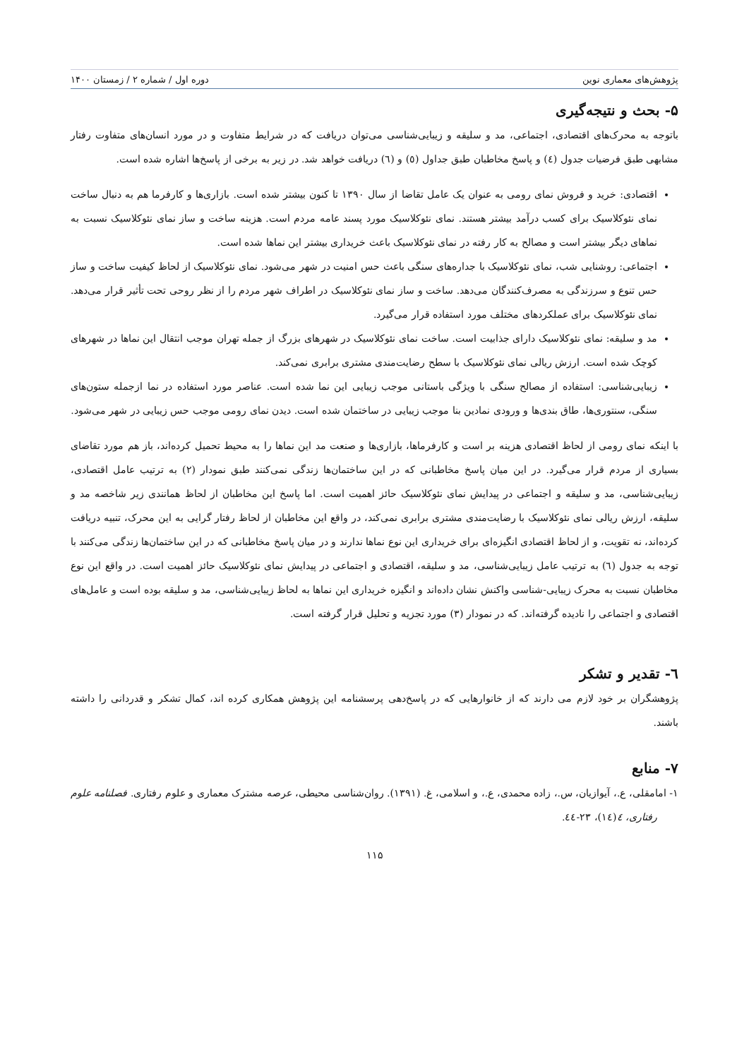پژوهش‌های معماری نوین دوره اول / شماره ۲ / زمستان ۱۴۰۰
۵- بحث و نتیجه‌گیری
باتوجه به محرک‌های اقتصادی، اجتماعی، مد و سلیقه و زیبایی‌شناسی می‌توان دریافت که در شرایط متفاوت و در مورد انسان‌های متفاوت رفتار مشابهی طبق فرضیات جدول (٤) و پاسخ مخاطبان طبق جداول (٥) و (٦) دریافت خواهد شد. در زیر به برخی از پاسخ‌ها اشاره شده است.
اقتصادی: خرید و فروش نمای رومی به عنوان یک عامل تقاضا از سال ۱۳۹۰ تا کنون بیشتر شده است. بازاری‌ها و کارفرما هم به دنبال ساخت نمای نئوکلاسیک برای کسب درآمد بیشتر هستند. نمای نئوکلاسیک مورد پسند عامه مردم است. هزینه ساخت و ساز نمای نئوکلاسیک نسبت به نماهای دیگر بیشتر است و مصالح به کار رفته در نمای نئوکلاسیک باعث خریداری بیشتر این نماها شده است.
اجتماعی: روشنایی شب، نمای نئوکلاسیک با جداره‌های سنگی باعث حس امنیت در شهر می‌شود. نمای نئوکلاسیک از لحاظ کیفیت ساخت و ساز حس تنوع و سرزندگی به مصرف‌کنندگان می‌دهد. ساخت و ساز نمای نئوکلاسیک در اطراف شهر مردم را از نظر روحی تحت تأثیر قرار می‌دهد. نمای نئوکلاسیک برای عملکردهای مختلف مورد استفاده قرار می‌گیرد.
مد و سلیقه: نمای نئوکلاسیک دارای جذابیت است. ساخت نمای نئوکلاسیک در شهرهای بزرگ از جمله تهران موجب انتقال این نماها در شهرهای کوچک شده است. ارزش ریالی نمای نئوکلاسیک با سطح رضایت‌مندی مشتری برابری نمی‌کند.
زیبایی‌شناسی: استفاده از مصالح سنگی با ویژگی باستانی موجب زیبایی این نما شده است. عناصر مورد استفاده در نما ازجمله ستون‌های سنگی، سنتوری‌ها، طاق بندی‌ها و ورودی نمادین بنا موجب زیبایی در ساختمان شده است. دیدن نمای رومی موجب حس زیبایی در شهر می‌شود.
با اینکه نمای رومی از لحاظ اقتصادی هزینه بر است و کارفرماها، بازاری‌ها و صنعت مد این نماها را به محیط تحمیل کرده‌اند، باز هم مورد تقاضای بسیاری از مردم قرار می‌گیرد. در این میان پاسخ مخاطبانی که در این ساختمان‌ها زندگی نمی‌کنند طبق نمودار (۲) به ترتیب عامل اقتصادی، زیبایی‌شناسی، مد و سلیقه و اجتماعی در پیدایش نمای نئوکلاسیک حائز اهمیت است. اما پاسخ این مخاطبان از لحاظ همانندی زیر شاخصه مد و سلیقه، ارزش ریالی نمای نئوکلاسیک با رضایت‌مندی مشتری برابری نمی‌کند، در واقع این مخاطبان از لحاظ رفتار گرایی به این محرک، تنبیه دریافت کرده‌اند، نه تقویت، و از لحاظ اقتصادی انگیزه‌ای برای خریداری این نوع نماها ندارند و در میان پاسخ مخاطبانی که در این ساختمان‌ها زندگی می‌کنند با توجه به جدول (٦) به ترتیب عامل زیبایی‌شناسی، مد و سلیقه، اقتصادی و اجتماعی در پیدایش نمای نئوکلاسیک حائز اهمیت است. در واقع این نوع مخاطبان نسبت به محرک زیبایی-شناسی واکنش نشان داده‌اند و انگیزه خریداری این نماها به لحاظ زیبایی‌شناسی، مد و سلیقه بوده است و عامل‌های اقتصادی و اجتماعی را نادیده گرفته‌اند. که در نمودار (۳) مورد تجزیه و تحلیل قرار گرفته است.
٦- تقدیر و تشکر
پژوهشگران بر خود لازم می دارند که از خانوارهایی که در پاسخ‌دهی پرسشنامه این پژوهش همکاری کرده اند، کمال تشکر و قدردانی را داشته باشند.
۷- منابع
۱- امامقلی، ع.، آیوازیان، س.، زاده محمدی، ع.، و اسلامی، غ. (۱۳۹۱). روان‌شناسی محیطی، عرصه مشترک معماری و علوم رفتاری. فصلنامه علوم رفتاری، ٤(١٤)، ۲۳-٤٤.
۱۱۵